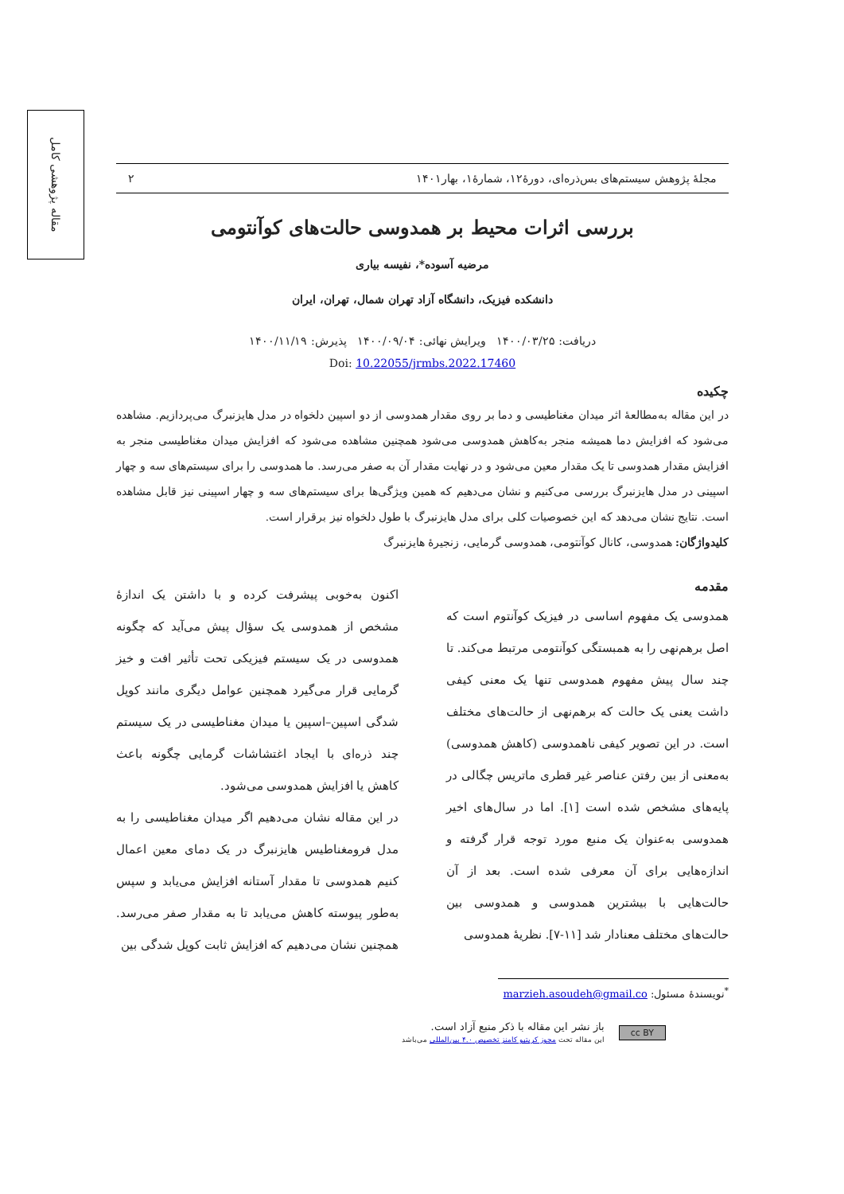مقاله پژوهشی کامل
مجلهٔ پژوهش سیستم‌های بس‌ذره‌ای، دورهٔ۱۲، شمارهٔ۱، بهار۱۴۰۱ ۲
بررسی اثرات محیط بر همدوسی حالت‌های کوآنتومی
مرضیه آسوده*، نفیسه بیاری
دانشکده فیزیک، دانشگاه آزاد تهران شمال، تهران، ایران
دریافت: ۱۴۰۰/۰۳/۲۵ ویرایش نهائی: ۱۴۰۰/۰۹/۰۴ پذیرش: ۱۴۰۰/۱۱/۱۹
Doi: 10.22055/jrmbs.2022.17460
چکیده
در این مقاله به‌مطالعهٔ اثر میدان مغناطیسی و دما بر روی مقدار همدوسی از دو اسپین دلخواه در مدل هایزنبرگ می‌پردازیم. مشاهده می‌شود که افزایش دما همیشه منجر به‌کاهش همدوسی می‌شود همچنین مشاهده می‌شود که افزایش میدان مغناطیسی منجر به افزایش مقدار همدوسی تا یک مقدار معین می‌شود و در نهایت مقدار آن به صفر می‌رسد. ما همدوسی را برای سیستم‌های سه و چهار اسپینی در مدل هایزنبرگ بررسی می‌کنیم و نشان می‌دهیم که همین ویژگی‌ها برای سیستم‌های سه و چهار اسپینی نیز قابل مشاهده است. نتایج نشان می‌دهد که این خصوصیات کلی برای مدل هایزنبرگ با طول دلخواه نیز برقرار است.
کلیدواژگان: همدوسی، کانال کوآنتومی، همدوسی گرمایی، زنجیرهٔ هایزنبرگ
مقدمه
همدوسی یک مفهوم اساسی در فیزیک کوآنتوم است که اصل برهم‌نهی را به همبستگی کوآنتومی مرتبط می‌کند. تا چند سال پیش مفهوم همدوسی تنها یک معنی کیفی داشت یعنی یک حالت که برهم‌نهی از حالت‌های مختلف است. در این تصویر کیفی ناهمدوسی (کاهش همدوسی) به‌معنی از بین رفتن عناصر غیر قطری ماتریس چگالی در پایه‌های مشخص شده است [۱]. اما در سال‌های اخیر همدوسی به‌عنوان یک منبع مورد توجه قرار گرفته و اندازه‌هایی برای آن معرفی شده است. بعد از آن حالت‌هایی با بیشترین همدوسی و همدوسی بین حالت‌های مختلف معنادار شد [۱۱-۷]. نظریهٔ همدوسی
اکنون به‌خوبی پیشرفت کرده و با داشتن یک اندازهٔ مشخص از همدوسی یک سؤال پیش می‌آید که چگونه همدوسی در یک سیستم فیزیکی تحت تأثیر افت و خیز گرمایی قرار می‌گیرد همچنین عوامل دیگری مانند کوپل شدگی اسپین–اسپین یا میدان مغناطیسی در یک سیستم چند ذره‌ای با ایجاد اغتشاشات گرمایی چگونه باعث کاهش یا افزایش همدوسی می‌شود.
در این مقاله نشان می‌دهیم اگر میدان مغناطیسی را به مدل فرومغناطیس هایزنبرگ در یک دمای معین اعمال کنیم همدوسی تا مقدار آستانه افزایش می‌یابد و سپس به‌طور پیوسته کاهش می‌یابد تا به مقدار صفر می‌رسد. همچنین نشان می‌دهیم که افزایش ثابت کوپل شدگی بین
<sup>*</sup> نویسندهٔ مسئول: marzieh.asoudeh@gmail.co
cc BY
باز نشر این مقاله با ذکر منبع آزاد است.
این مقاله تحت مجوز کریتیو کامنز تخصیص ۴.۰ بین‌المللی می‌باشد